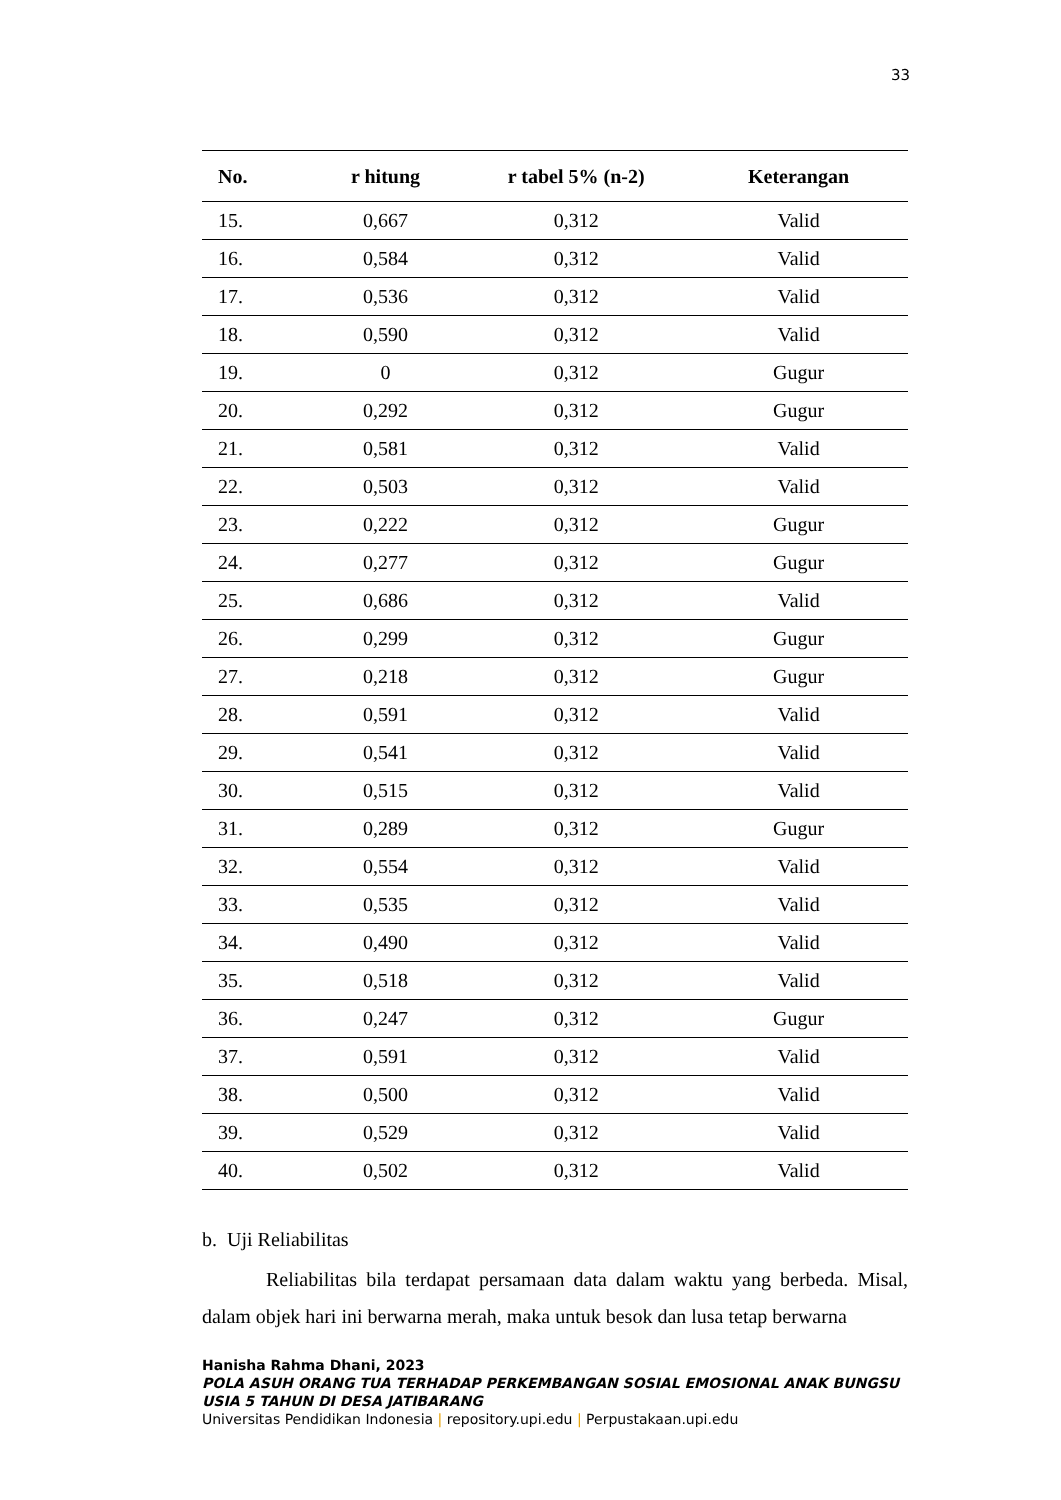33
| No. | r hitung | r tabel 5% (n-2) | Keterangan |
| --- | --- | --- | --- |
| 15. | 0,667 | 0,312 | Valid |
| 16. | 0,584 | 0,312 | Valid |
| 17. | 0,536 | 0,312 | Valid |
| 18. | 0,590 | 0,312 | Valid |
| 19. | 0 | 0,312 | Gugur |
| 20. | 0,292 | 0,312 | Gugur |
| 21. | 0,581 | 0,312 | Valid |
| 22. | 0,503 | 0,312 | Valid |
| 23. | 0,222 | 0,312 | Gugur |
| 24. | 0,277 | 0,312 | Gugur |
| 25. | 0,686 | 0,312 | Valid |
| 26. | 0,299 | 0,312 | Gugur |
| 27. | 0,218 | 0,312 | Gugur |
| 28. | 0,591 | 0,312 | Valid |
| 29. | 0,541 | 0,312 | Valid |
| 30. | 0,515 | 0,312 | Valid |
| 31. | 0,289 | 0,312 | Gugur |
| 32. | 0,554 | 0,312 | Valid |
| 33. | 0,535 | 0,312 | Valid |
| 34. | 0,490 | 0,312 | Valid |
| 35. | 0,518 | 0,312 | Valid |
| 36. | 0,247 | 0,312 | Gugur |
| 37. | 0,591 | 0,312 | Valid |
| 38. | 0,500 | 0,312 | Valid |
| 39. | 0,529 | 0,312 | Valid |
| 40. | 0,502 | 0,312 | Valid |
b. Uji Reliabilitas
Reliabilitas bila terdapat persamaan data dalam waktu yang berbeda. Misal, dalam objek hari ini berwarna merah, maka untuk besok dan lusa tetap berwarna
Hanisha Rahma Dhani, 2023
POLA ASUH ORANG TUA TERHADAP PERKEMBANGAN SOSIAL EMOSIONAL ANAK BUNGSU USIA 5 TAHUN DI DESA JATIBARANG
Universitas Pendidikan Indonesia | repository.upi.edu | Perpustakaan.upi.edu